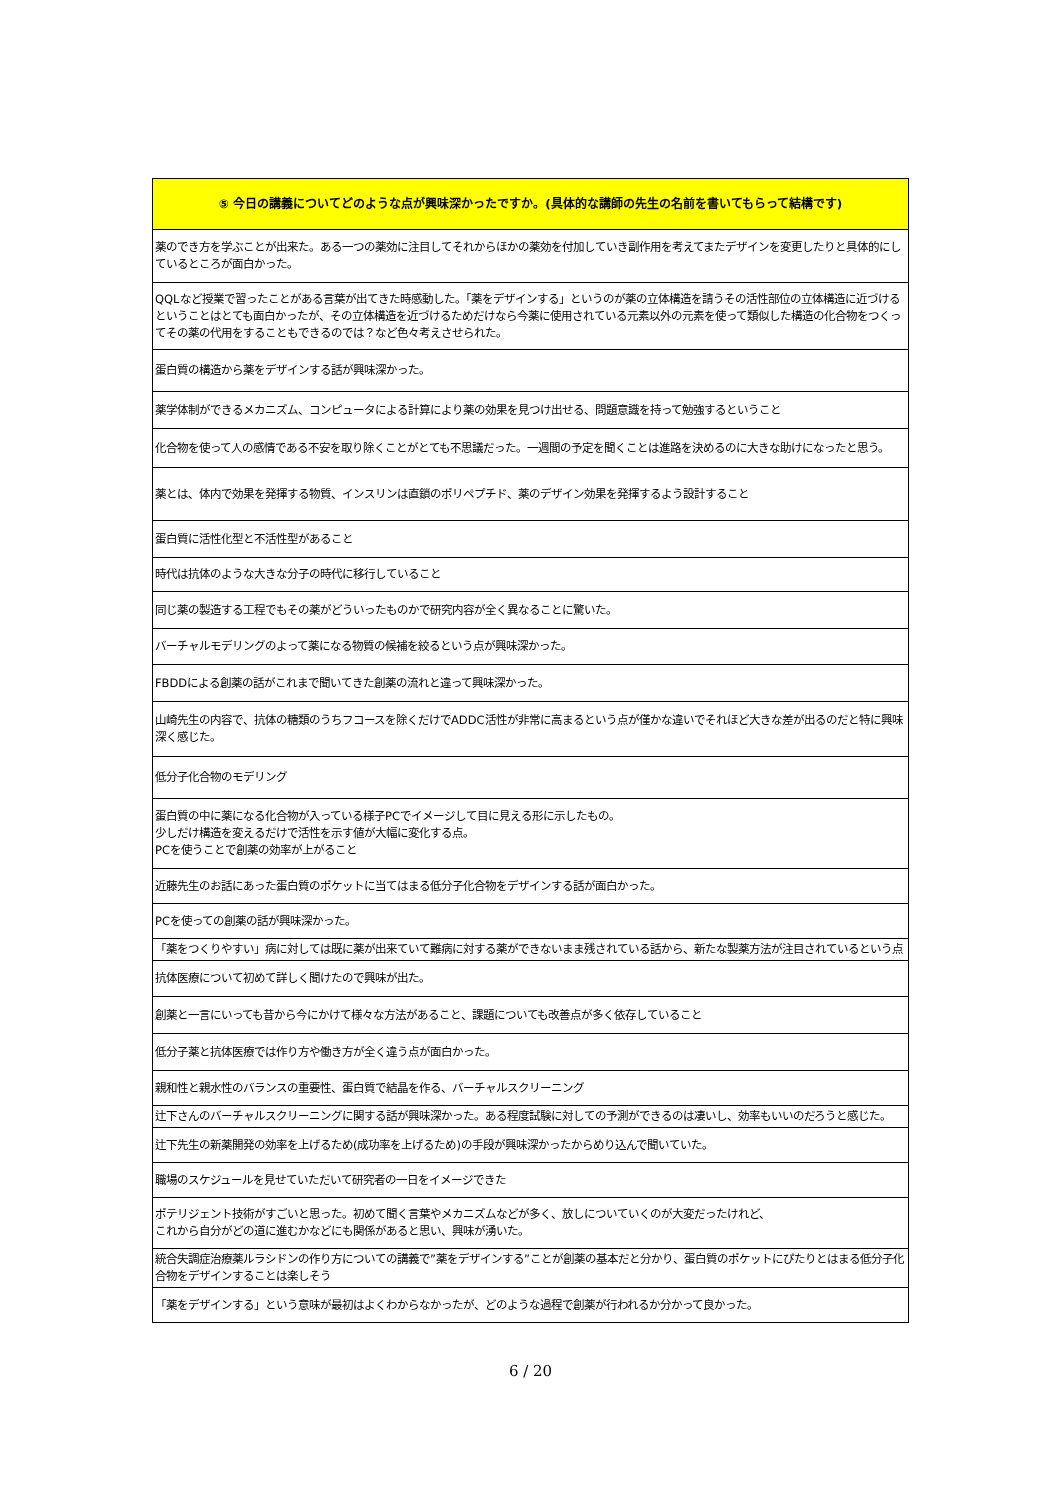| ⑤ 今日の講義についてどのような点が興味深かったですか。(具体的な講師の先生の名前を書いてもらって結構です) |
| --- |
| 薬のでき方を学ぶことが出来た。ある一つの薬効に注目してそれからほかの薬効を付加していき副作用を考えてまたデザインを変更したりと具体的にしているところが面白かった。 |
| QQLなど授業で習ったことがある言葉が出てきた時感動した。「薬をデザインする」というのが薬の立体構造を請うその活性部位の立体構造に近づけるということはとても面白かったが、その立体構造を近づけるためだけなら今薬に使用されている元素以外の元素を使って類似した構造の化合物をつくってその薬の代用をすることもできるのでは？など色々考えさせられた。 |
| 蛋白質の構造から薬をデザインする話が興味深かった。 |
| 薬学体制ができるメカニズム、コンピュータによる計算により薬の効果を見つけ出せる、問題意識を持って勉強するということ |
| 化合物を使って人の感情である不安を取り除くことがとても不思議だった。一週間の予定を聞くことは進路を決めるのに大きな助けになったと思う。 |
| 薬とは、体内で効果を発揮する物質、インスリンは直鎖のポリペプチド、薬のデザイン効果を発揮するよう設計すること |
| 蛋白質に活性化型と不活性型があること |
| 時代は抗体のような大きな分子の時代に移行していること |
| 同じ薬の製造する工程でもその薬がどういったものかで研究内容が全く異なることに驚いた。 |
| バーチャルモデリングのよって薬になる物質の候補を絞るという点が興味深かった。 |
| FBDDによる創薬の話がこれまで聞いてきた創薬の流れと違って興味深かった。 |
| 山崎先生の内容で、抗体の糖類のうちフコースを除くだけでADDC活性が非常に高まるという点が僅かな違いでそれほど大きな差が出るのだと特に興味深く感じた。 |
| 低分子化合物のモデリング |
| 蛋白質の中に薬になる化合物が入っている様子PCでイメージして目に見える形に示したもの。 少しだけ構造を変えるだけで活性を示す値が大幅に変化する点。 PCを使うことで創薬の効率が上がること |
| 近藤先生のお話にあった蛋白質のポケットに当てはまる低分子化合物をデザインする話が面白かった。 |
| PCを使っての創薬の話が興味深かった。 |
| 「薬をつくりやすい」病に対しては既に薬が出来ていて難病に対する薬ができないまま残されている話から、新たな製薬方法が注目されているという点 |
| 抗体医療について初めて詳しく聞けたので興味が出た。 |
| 創薬と一言にいっても昔から今にかけて様々な方法があること、課題についても改善点が多く依存していること |
| 低分子薬と抗体医療では作り方や働き方が全く違う点が面白かった。 |
| 親和性と親水性のバランスの重要性、蛋白質で結晶を作る、バーチャルスクリーニング |
| 辻下さんのバーチャルスクリーニングに関する話が興味深かった。ある程度試験に対しての予測ができるのは凄いし、効率もいいのだろうと感じた。 |
| 辻下先生の新薬開発の効率を上げるため(成功率を上げるため)の手段が興味深かったからめり込んで聞いていた。 |
| 職場のスケジュールを見せていただいて研究者の一日をイメージできた |
| ポテリジェント技術がすごいと思った。初めて聞く言葉やメカニズムなどが多く、放しについていくのが大変だったけれど、 これから自分がどの道に進むかなどにも関係があると思い、興味が湧いた。 |
| 統合失調症治療薬ルラシドンの作り方についての講義で”薬をデザインする”ことが創薬の基本だと分かり、蛋白質のポケットにぴたりとはまる低分子化合物をデザインすることは楽しそう |
| 「薬をデザインする」という意味が最初はよくわからなかったが、どのような過程で創薬が行われるか分かって良かった。 |
6 / 20